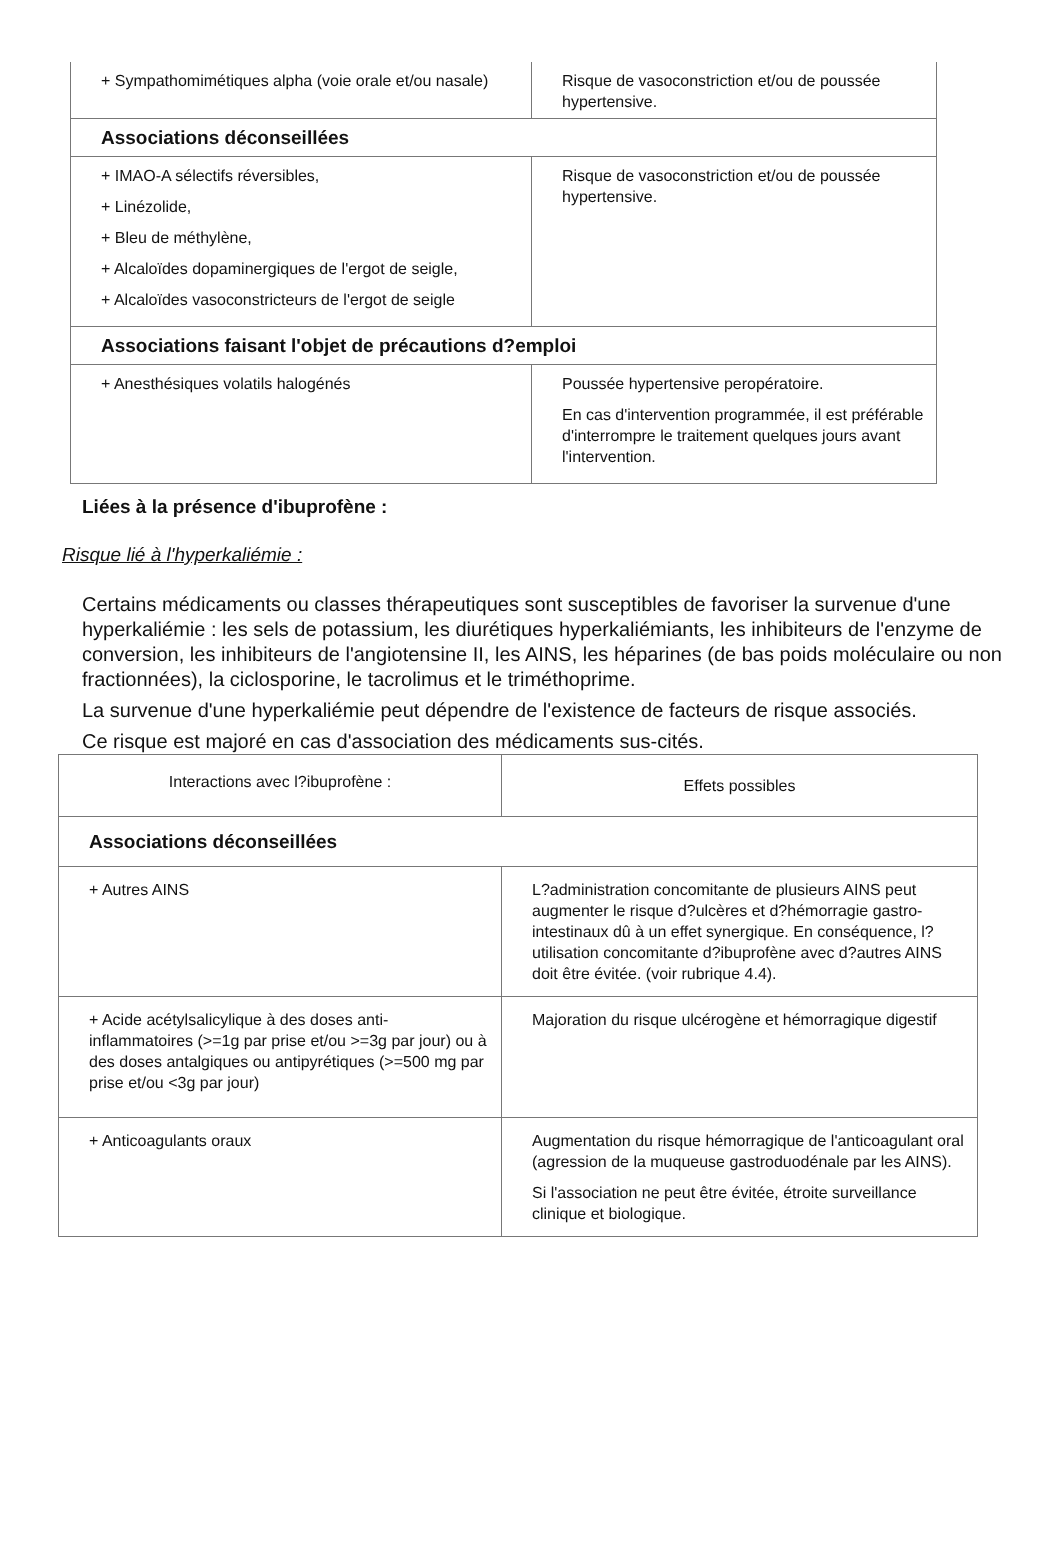| + Sympathomimétiques alpha (voie orale et/ou nasale) | Risque de vasoconstriction et/ou de poussée hypertensive. |
| Associations déconseillées | |
| + IMAO-A sélectifs réversibles, + Linézolide, + Bleu de méthylène, + Alcaloïdes dopaminergiques de l'ergot de seigle, + Alcaloïdes vasoconstricteurs de l'ergot de seigle | Risque de vasoconstriction et/ou de poussée hypertensive. |
| Associations faisant l'objet de précautions d?emploi | |
| + Anesthésiques volatils halogénés | Poussée hypertensive peropératoire. En cas d'intervention programmée, il est préférable d'interrompre le traitement quelques jours avant l'intervention. |
Liées à la présence d'ibuprofène :
Risque lié à l'hyperkaliémie :
Certains médicaments ou classes thérapeutiques sont susceptibles de favoriser la survenue d'une hyperkaliémie : les sels de potassium, les diurétiques hyperkaliémiants, les inhibiteurs de l'enzyme de conversion, les inhibiteurs de l'angiotensine II, les AINS, les héparines (de bas poids moléculaire ou non fractionnées), la ciclosporine, le tacrolimus et le triméthoprime.
La survenue d'une hyperkaliémie peut dépendre de l'existence de facteurs de risque associés.
Ce risque est majoré en cas d'association des médicaments sus-cités.
| Interactions avec l?ibuprofène : | Effets possibles |
| Associations déconseillées | |
| + Autres AINS | L?administration concomitante de plusieurs AINS peut augmenter le risque d?ulcères et d?hémorragie gastro-intestinaux dû à un effet synergique. En conséquence, l?utilisation concomitante d?ibuprofène avec d?autres AINS doit être évitée. (voir rubrique 4.4). |
| + Acide acétylsalicylique à des doses anti-inflammatoires (>=1g par prise et/ou >=3g par jour) ou à des doses antalgiques ou antipyrétiques (>=500 mg par prise et/ou <3g par jour) | Majoration du risque ulcérogène et hémorragique digestif |
| + Anticoagulants oraux | Augmentation du risque hémorragique de l'anticoagulant oral (agression de la muqueuse gastroduodénale par les AINS). Si l'association ne peut être évitée, étroite surveillance clinique et biologique. |